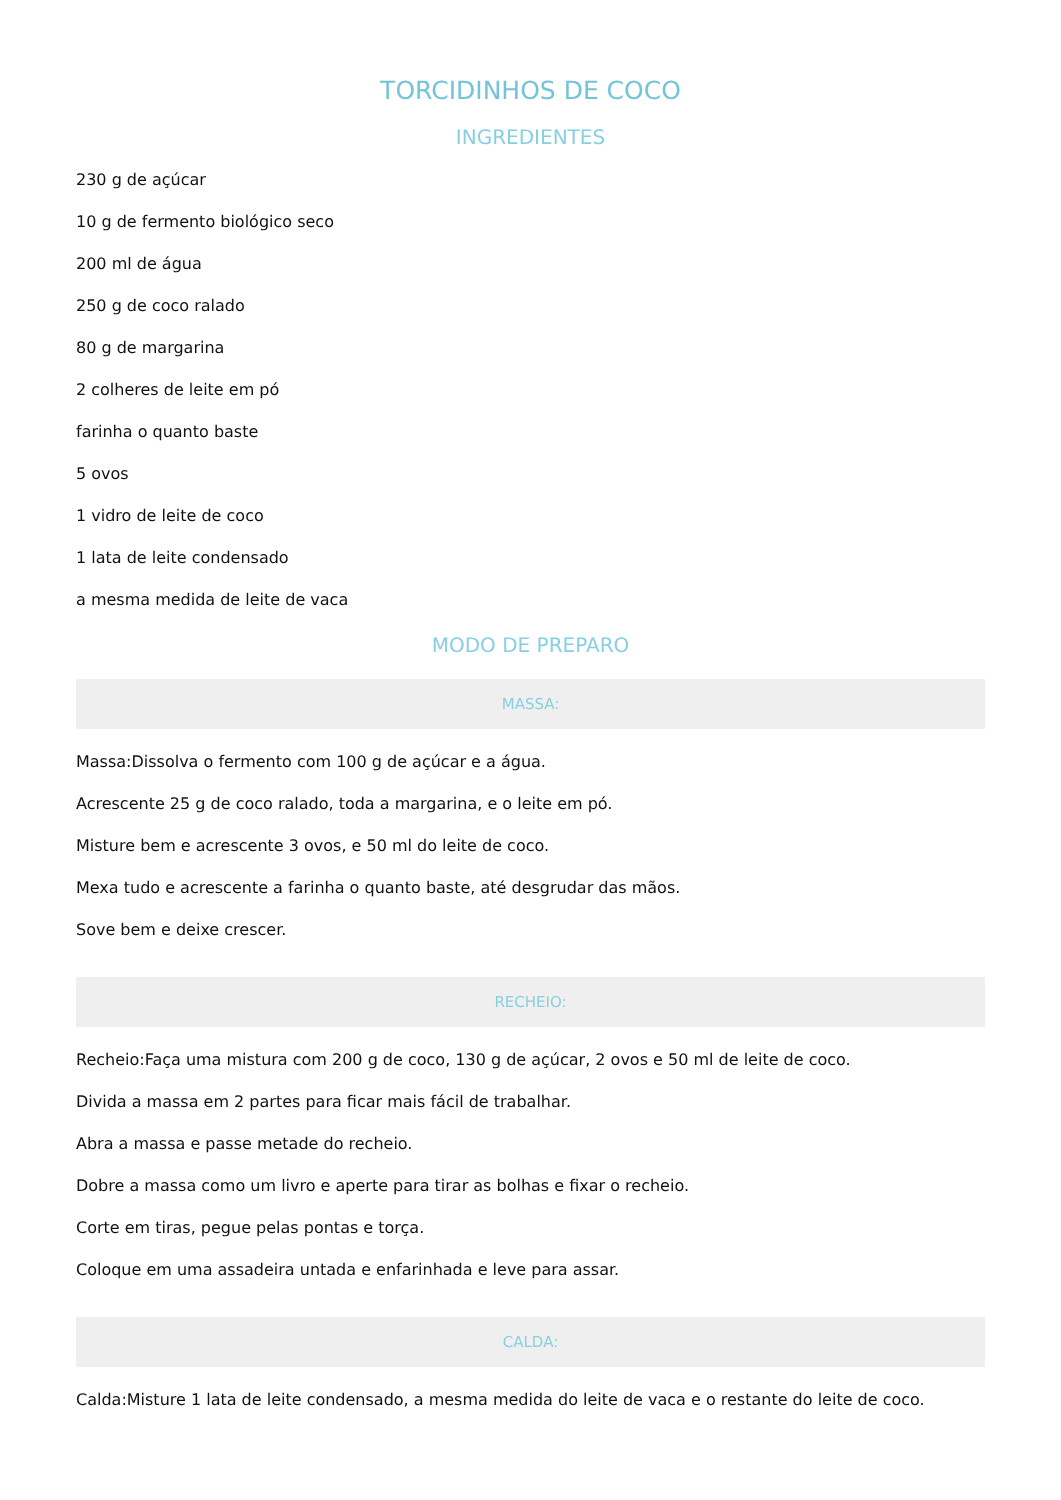TORCIDINHOS DE COCO
INGREDIENTES
230 g de açúcar
10 g de fermento biológico seco
200 ml de água
250 g de coco ralado
80 g de margarina
2 colheres de leite em pó
farinha o quanto baste
5 ovos
1 vidro de leite de coco
1 lata de leite condensado
a mesma medida de leite de vaca
MODO DE PREPARO
MASSA:
Massa:Dissolva o fermento com 100 g de açúcar e a água.
Acrescente 25 g de coco ralado, toda a margarina, e o leite em pó.
Misture bem e acrescente 3 ovos, e 50 ml do leite de coco.
Mexa tudo e acrescente a farinha o quanto baste, até desgrudar das mãos.
Sove bem e deixe crescer.
RECHEIO:
Recheio:Faça uma mistura com 200 g de coco, 130 g de açúcar, 2 ovos e 50 ml de leite de coco.
Divida a massa em 2 partes para ficar mais fácil de trabalhar.
Abra a massa e passe metade do recheio.
Dobre a massa como um livro e aperte para tirar as bolhas e fixar o recheio.
Corte em tiras, pegue pelas pontas e torça.
Coloque em uma assadeira untada e enfarinhada e leve para assar.
CALDA:
Calda:Misture 1 lata de leite condensado, a mesma medida do leite de vaca e o restante do leite de coco.